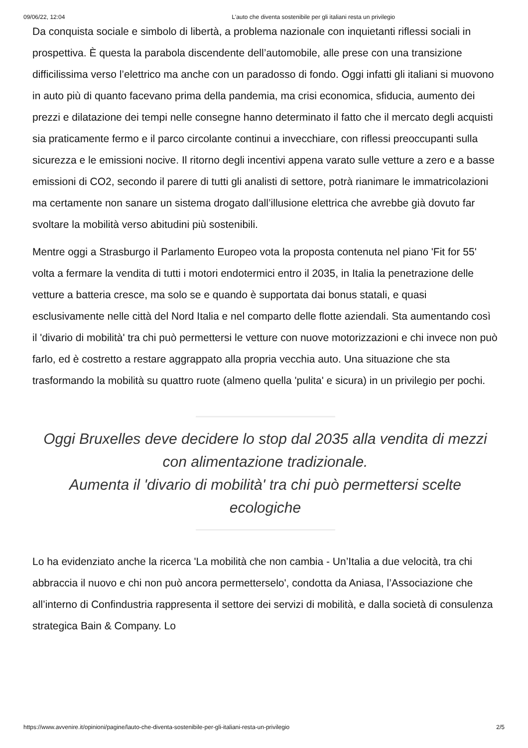09/06/22, 12:04 L'auto che diventa sostenibile per gli italiani resta un privilegio
Da conquista sociale e simbolo di libertà, a problema nazionale con inquietanti riflessi sociali in prospettiva. È questa la parabola discendente dell’automobile, alle prese con una transizione difficilissima verso l’elettrico ma anche con un paradosso di fondo. Oggi infatti gli italiani si muovono in auto più di quanto facevano prima della pandemia, ma crisi economica, sfiducia, aumento dei prezzi e dilatazione dei tempi nelle consegne hanno determinato il fatto che il mercato degli acquisti sia praticamente fermo e il parco circolante continui a invecchiare, con riflessi preoccupanti sulla sicurezza e le emissioni nocive. Il ritorno degli incentivi appena varato sulle vetture a zero e a basse emissioni di CO2, secondo il parere di tutti gli analisti di settore, potrà rianimare le immatricolazioni ma certamente non sanare un sistema drogato dall’illusione elettrica che avrebbe già dovuto far svoltare la mobilità verso abitudini più sostenibili.
Mentre oggi a Strasburgo il Parlamento Europeo vota la proposta contenuta nel piano 'Fit for 55' volta a fermare la vendita di tutti i motori endotermici entro il 2035, in Italia la penetrazione delle vetture a batteria cresce, ma solo se e quando è supportata dai bonus statali, e quasi esclusivamente nelle città del Nord Italia e nel comparto delle flotte aziendali. Sta aumentando così il 'divario di mobilità' tra chi può permettersi le vetture con nuove motorizzazioni e chi invece non può farlo, ed è costretto a restare aggrappato alla propria vecchia auto. Una situazione che sta trasformando la mobilità su quattro ruote (almeno quella 'pulita' e sicura) in un privilegio per pochi.
Oggi Bruxelles deve decidere lo stop dal 2035 alla vendita di mezzi con alimentazione tradizionale.
Aumenta il 'divario di mobilità' tra chi può permettersi scelte ecologiche
Lo ha evidenziato anche la ricerca 'La mobilità che non cambia - Un’Italia a due velocità, tra chi abbraccia il nuovo e chi non può ancora permetterselo', condotta da Aniasa, l’Associazione che all’interno di Confindustria rappresenta il settore dei servizi di mobilità, e dalla società di consulenza strategica Bain & Company. Lo
https://www.avvenire.it/opinioni/pagine/lauto-che-diventa-sostenibile-per-gli-italiani-resta-un-privilegio 2/5